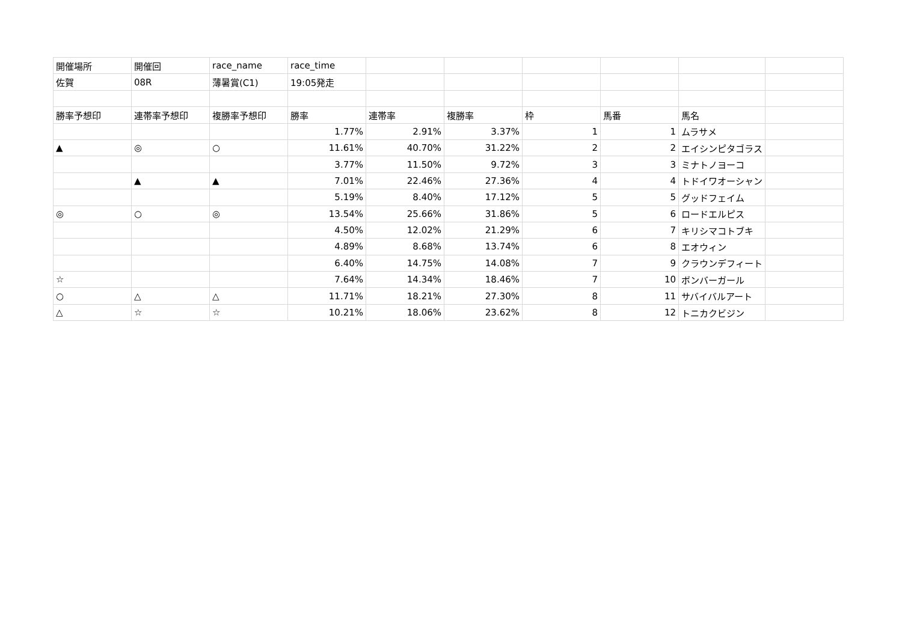| 開催場所 | 開催回 | race_name | race_time | | | | | | |
| 佐賀 | 08R | 薄暑賞(C1) | 19:05発走 | | | | | | |
| 勝率予想印 | 連帯率予想印 | 複勝率予想印 | 勝率 | 連帯率 | 複勝率 | 枠 | 馬番 | 馬名 | |
| | | | 1.77% | 2.91% | 3.37% | 1 | 1 | ムラサメ | |
| ▲ | ◎ | ○ | 11.61% | 40.70% | 31.22% | 2 | 2 | エイシンピタゴラス | |
| | | | 3.77% | 11.50% | 9.72% | 3 | 3 | ミナトノヨーコ | |
| | ▲ | ▲ | 7.01% | 22.46% | 27.36% | 4 | 4 | トドイワオーシャン | |
| | | | 5.19% | 8.40% | 17.12% | 5 | 5 | グッドフェイム | |
| ◎ | ○ | ◎ | 13.54% | 25.66% | 31.86% | 5 | 6 | ロードエルピス | |
| | | | 4.50% | 12.02% | 21.29% | 6 | 7 | キリシマコトブキ | |
| | | | 4.89% | 8.68% | 13.74% | 6 | 8 | エオウィン | |
| | | | 6.40% | 14.75% | 14.08% | 7 | 9 | クラウンデフィート | |
| ☆ | | | 7.64% | 14.34% | 18.46% | 7 | 10 | ボンバーガール | |
| ○ | △ | △ | 11.71% | 18.21% | 27.30% | 8 | 11 | サバイバルアート | |
| △ | ☆ | ☆ | 10.21% | 18.06% | 23.62% | 8 | 12 | トニカクビジン | |